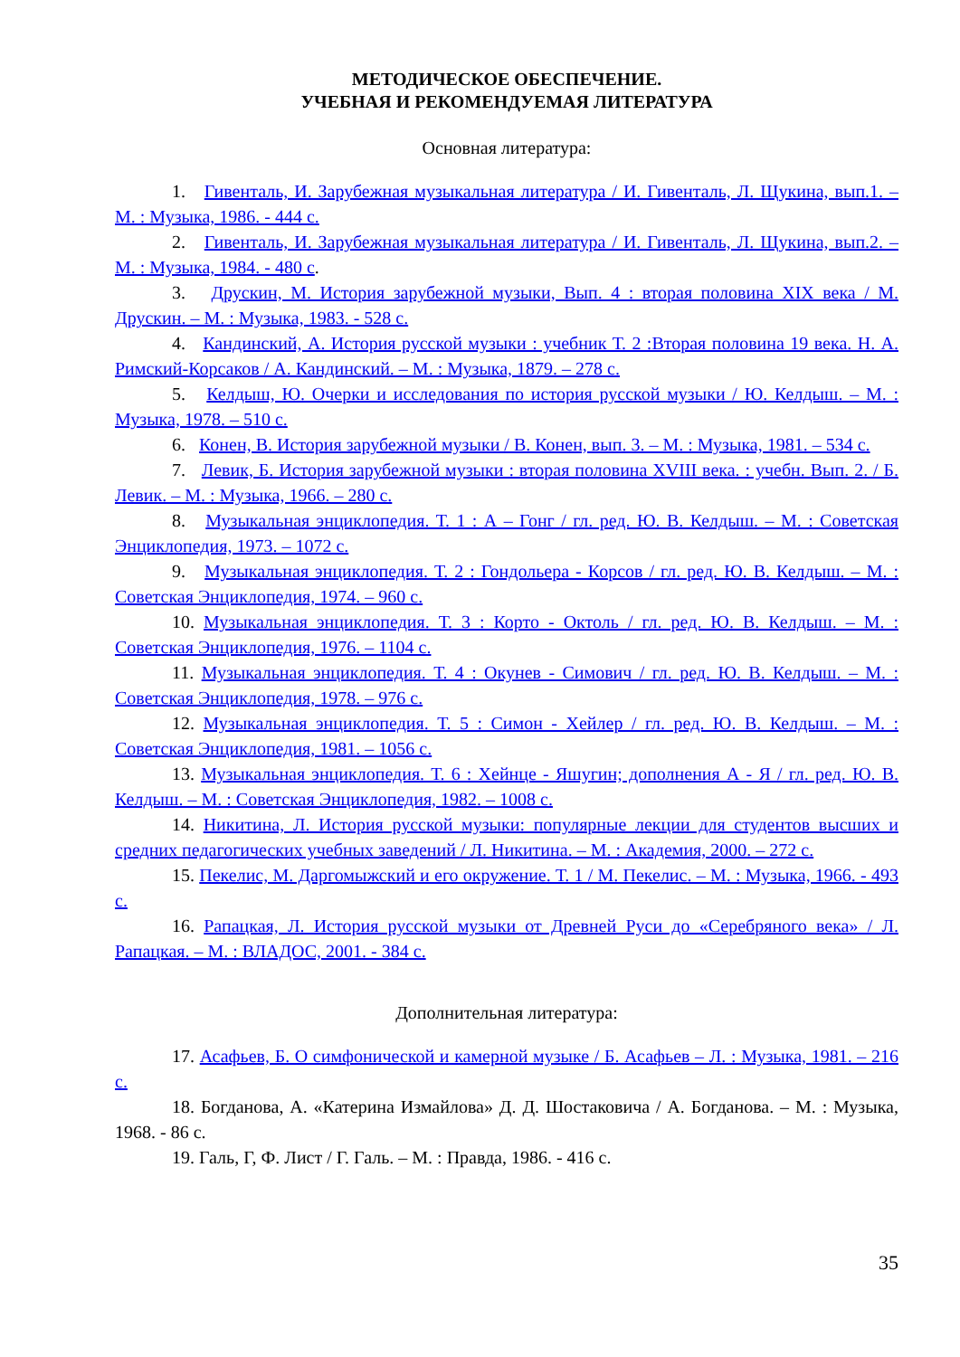МЕТОДИЧЕСКОЕ ОБЕСПЕЧЕНИЕ.
УЧЕБНАЯ И РЕКОМЕНДУЕМАЯ ЛИТЕРАТУРА
Основная литература:
1. Гивенталь, И. Зарубежная музыкальная литература / И. Гивенталь, Л. Щукина, вып.1. – М. : Музыка, 1986. - 444 с.
2. Гивенталь, И. Зарубежная музыкальная литература / И. Гивенталь, Л. Щукина, вып.2. – М. : Музыка, 1984. - 480 с.
3. Друскин, М. История зарубежной музыки, Вып. 4 : вторая половина XIX века / М. Друскин. – М. : Музыка, 1983. - 528 с.
4. Кандинский, А. История русской музыки : учебник Т. 2 :Вторая половина 19 века. Н. А. Римский-Корсаков / А. Кандинский. – М. : Музыка, 1879. – 278 с.
5. Келдыш, Ю. Очерки и исследования по история русской музыки / Ю. Келдыш. – М. : Музыка, 1978. – 510 с.
6. Конен, В. История зарубежной музыки / В. Конен, вып. 3. – М. : Музыка, 1981. – 534 с.
7. Левик, Б. История зарубежной музыки : вторая половина XVIII века. : учебн. Вып. 2. / Б. Левик. – М. : Музыка, 1966. – 280 с.
8. Музыкальная энциклопедия. Т. 1 : А – Гонг / гл. ред. Ю. В. Келдыш. – М. : Советская Энциклопедия, 1973. – 1072 с.
9. Музыкальная энциклопедия. Т. 2 : Гондольера - Корсов / гл. ред. Ю. В. Келдыш. – М. : Советская Энциклопедия, 1974. – 960 с.
10. Музыкальная энциклопедия. Т. 3 : Корто - Октоль / гл. ред. Ю. В. Келдыш. – М. : Советская Энциклопедия, 1976. – 1104 с.
11. Музыкальная энциклопедия. Т. 4 : Окунев - Симович / гл. ред. Ю. В. Келдыш. – М. : Советская Энциклопедия, 1978. – 976 с.
12. Музыкальная энциклопедия. Т. 5 : Симон - Хейлер / гл. ред. Ю. В. Келдыш. – М. : Советская Энциклопедия, 1981. – 1056 с.
13. Музыкальная энциклопедия. Т. 6 : Хейнце - Яшугин; дополнения А - Я / гл. ред. Ю. В. Келдыш. – М. : Советская Энциклопедия, 1982. – 1008 с.
14. Никитина, Л. История русской музыки: популярные лекции для студентов высших и средних педагогических учебных заведений / Л. Никитина. – М. : Академия, 2000. – 272 с.
15. Пекелис, М. Даргомыжский и его окружение. Т. 1 / М. Пекелис. – М. : Музыка, 1966. - 493 с.
16. Рапацкая, Л. История русской музыки от Древней Руси до «Серебряного века» / Л. Рапацкая. – М. : ВЛАДОС, 2001. - 384 с.
Дополнительная литература:
17. Асафьев, Б. О симфонической и камерной музыке / Б. Асафьев – Л. : Музыка, 1981. – 216 с.
18. Богданова, А. «Катерина Измайлова» Д. Д. Шостаковича / А. Богданова. – М. : Музыка, 1968. - 86 с.
19. Галь, Г, Ф. Лист / Г. Галь. – М. : Правда, 1986. - 416 с.
35